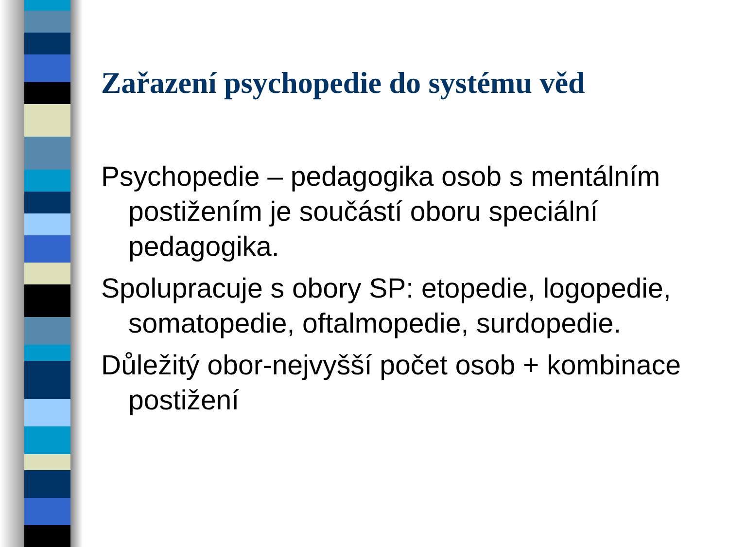Zařazení psychopedie do systému věd
Psychopedie – pedagogika osob s mentálním postižením je součástí oboru speciální pedagogika.
Spolupracuje s obory SP: etopedie, logopedie, somatopedie, oftalmopedie, surdopedie.
Důležitý obor-nejvyšší počet osob + kombinace postižení